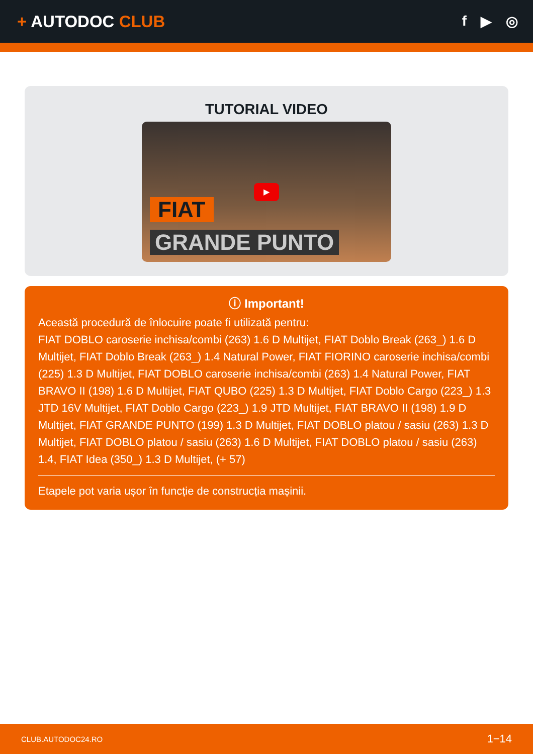+ AUTODOC CLUB
f ▶ ◎
TUTORIAL VIDEO
▶
FIAT
GRANDE PUNTO
ⓘ Important!
Această procedură de înlocuire poate fi utilizată pentru:
FIAT DOBLO caroserie inchisa/combi (263) 1.6 D Multijet, FIAT Doblo Break (263_) 1.6 D Multijet, FIAT Doblo Break (263_) 1.4 Natural Power, FIAT FIORINO caroserie inchisa/combi (225) 1.3 D Multijet, FIAT DOBLO caroserie inchisa/combi (263) 1.4 Natural Power, FIAT BRAVO II (198) 1.6 D Multijet, FIAT QUBO (225) 1.3 D Multijet, FIAT Doblo Cargo (223_) 1.3 JTD 16V Multijet, FIAT Doblo Cargo (223_) 1.9 JTD Multijet, FIAT BRAVO II (198) 1.9 D Multijet, FIAT GRANDE PUNTO (199) 1.3 D Multijet, FIAT DOBLO platou / sasiu (263) 1.3 D Multijet, FIAT DOBLO platou / sasiu (263) 1.6 D Multijet, FIAT DOBLO platou / sasiu (263) 1.4, FIAT Idea (350_) 1.3 D Multijet, (+ 57)
Etapele pot varia ușor în funcție de construcția mașinii.
CLUB.AUTODOC24.RO 1−14